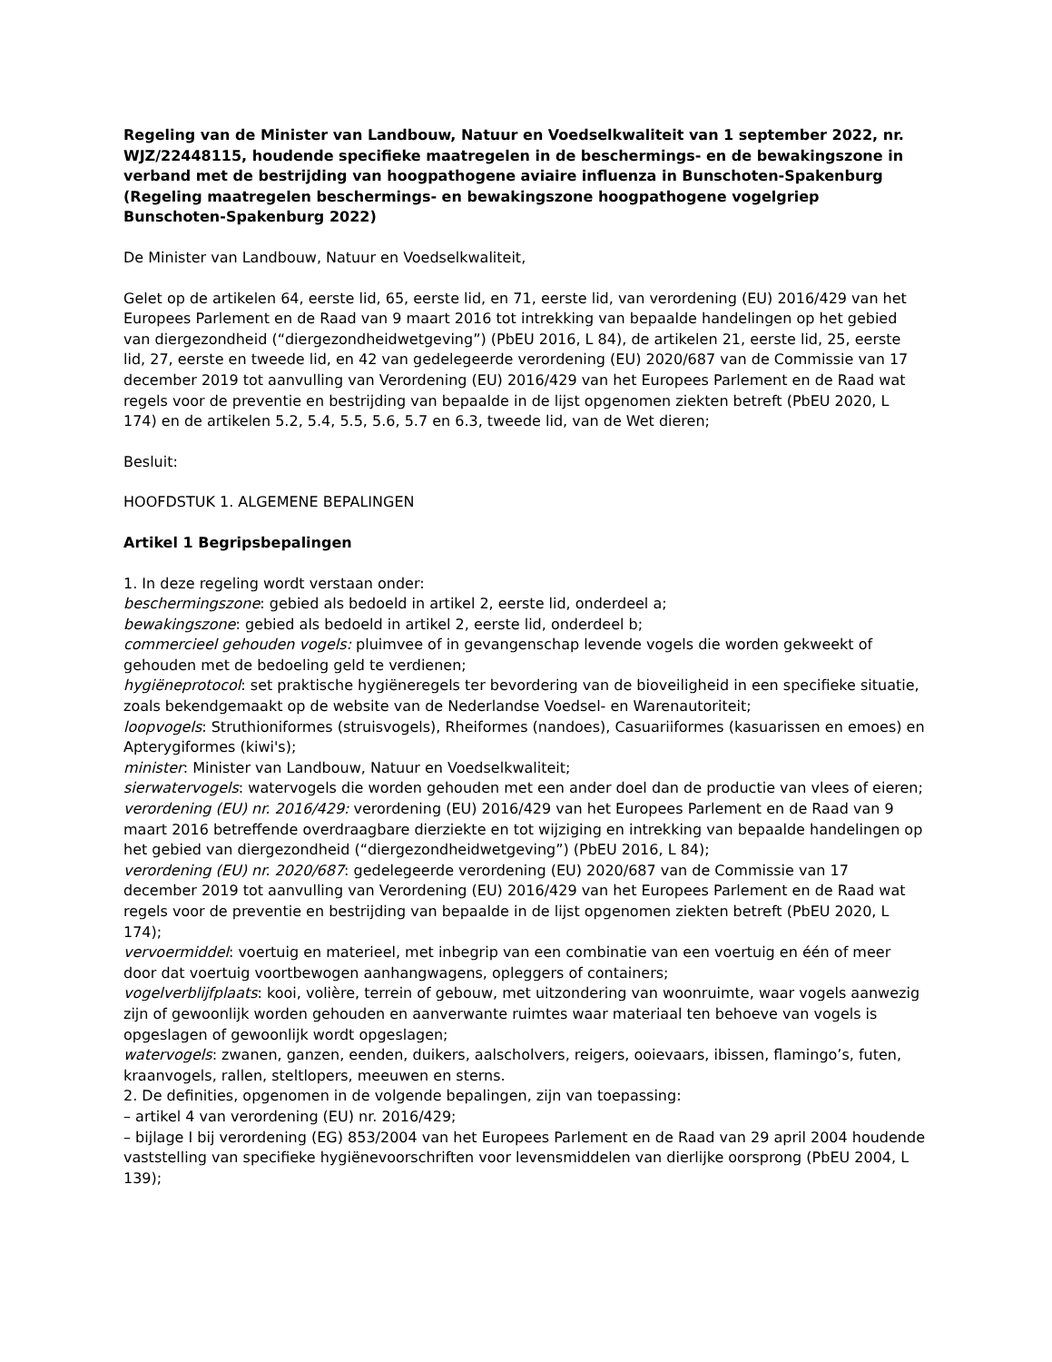Regeling van de Minister van Landbouw, Natuur en Voedselkwaliteit van 1 september 2022, nr. WJZ/22448115, houdende specifieke maatregelen in de beschermings- en de bewakingszone in verband met de bestrijding van hoogpathogene aviaire influenza in Bunschoten-Spakenburg (Regeling maatregelen beschermings- en bewakingszone hoogpathogene vogelgriep Bunschoten-Spakenburg 2022)
De Minister van Landbouw, Natuur en Voedselkwaliteit,
Gelet op de artikelen 64, eerste lid, 65, eerste lid, en 71, eerste lid, van verordening (EU) 2016/429 van het Europees Parlement en de Raad van 9 maart 2016 tot intrekking van bepaalde handelingen op het gebied van diergezondheid (“diergezondheidwetgeving”) (PbEU 2016, L 84), de artikelen 21, eerste lid, 25, eerste lid, 27, eerste en tweede lid, en 42 van gedelegeerde verordening (EU) 2020/687 van de Commissie van 17 december 2019 tot aanvulling van Verordening (EU) 2016/429 van het Europees Parlement en de Raad wat regels voor de preventie en bestrijding van bepaalde in de lijst opgenomen ziekten betreft (PbEU 2020, L 174) en de artikelen 5.2, 5.4, 5.5, 5.6, 5.7 en 6.3, tweede lid, van de Wet dieren;
Besluit:
HOOFDSTUK 1. ALGEMENE BEPALINGEN
Artikel 1 Begripsbepalingen
1. In deze regeling wordt verstaan onder:
beschermingszone: gebied als bedoeld in artikel 2, eerste lid, onderdeel a;
bewakingszone: gebied als bedoeld in artikel 2, eerste lid, onderdeel b;
commercieel gehouden vogels: pluimvee of in gevangenschap levende vogels die worden gekweekt of gehouden met de bedoeling geld te verdienen;
hygiëneprotocol: set praktische hygiëneregels ter bevordering van de bioveiligheid in een specifieke situatie, zoals bekendgemaakt op de website van de Nederlandse Voedsel- en Warenautoriteit;
loopvogels: Struthioniformes (struisvogels), Rheiformes (nandoes), Casuariiformes (kasuarissen en emoes) en Apterygiformes (kiwi's);
minister: Minister van Landbouw, Natuur en Voedselkwaliteit;
sierwatervogels: watervogels die worden gehouden met een ander doel dan de productie van vlees of eieren;
verordening (EU) nr. 2016/429: verordening (EU) 2016/429 van het Europees Parlement en de Raad van 9 maart 2016 betreffende overdraagbare dierziekte en tot wijziging en intrekking van bepaalde handelingen op het gebied van diergezondheid (“diergezondheidwetgeving”) (PbEU 2016, L 84);
verordening (EU) nr. 2020/687: gedelegeerde verordening (EU) 2020/687 van de Commissie van 17 december 2019 tot aanvulling van Verordening (EU) 2016/429 van het Europees Parlement en de Raad wat regels voor de preventie en bestrijding van bepaalde in de lijst opgenomen ziekten betreft (PbEU 2020, L 174);
vervoermiddel: voertuig en materieel, met inbegrip van een combinatie van een voertuig en één of meer door dat voertuig voortbewogen aanhangwagens, opleggers of containers;
vogelverblijfplaats: kooi, volière, terrein of gebouw, met uitzondering van woonruimte, waar vogels aanwezig zijn of gewoonlijk worden gehouden en aanverwante ruimtes waar materiaal ten behoeve van vogels is opgeslagen of gewoonlijk wordt opgeslagen;
watervogels: zwanen, ganzen, eenden, duikers, aalscholvers, reigers, ooievaars, ibissen, flamingo’s, futen, kraanvogels, rallen, steltlopers, meeuwen en sterns.
2. De definities, opgenomen in de volgende bepalingen, zijn van toepassing:
– artikel 4 van verordening (EU) nr. 2016/429;
– bijlage I bij verordening (EG) 853/2004 van het Europees Parlement en de Raad van 29 april 2004 houdende vaststelling van specifieke hygiënevoorschriften voor levensmiddelen van dierlijke oorsprong (PbEU 2004, L 139);